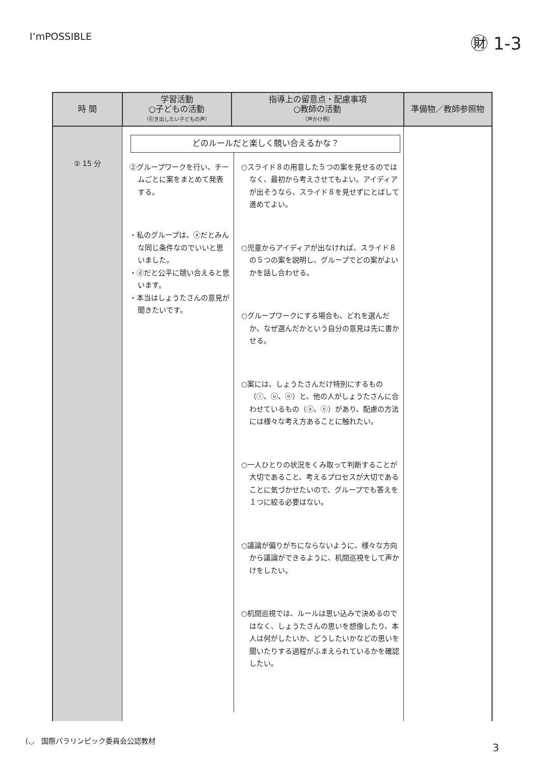I’mPOSSIBLE
㊖ 1-3
| 時 間 | 学習活動 ○子どもの活動 （引き出したい子どもの声） | 指導上の留意点・配慮事項 ○教師の活動 （声かけ例） | 準備物／教師参照物 |
| --- | --- | --- | --- |
| ② 15 分 | どのルールだと楽しく競い合えるかな？ ②グループワークを行い、チームごとに案をまとめて発表する。 ・私のグループは、ⓐだとみんな同じ条件なのでいいと思いました。 ・ⓓだと公平に競い合えると思います。 ・本当はしょうたさんの意見が聞きたいです。 ○スライド８の用意した５つの案を見せるのではなく、最初から考えさせてもよい。アイディアが出そうなら、スライド８を見せずにとばして進めてよい。 ○児童からアイディアが出なければ、スライド８の５つの案を説明し、グループでどの案がよいかを話し合わせる。 ○グループワークにする場合も、どれを選んだか、なぜ選んだかという自分の意見は先に書かせる。 ○案には、しょうたさんだけ特別にするもの（ⓘ、ⓤ、ⓞ）と、他の人がしょうたさんに合わせているもの（ⓐ、ⓔ）があり、配慮の方法には様々な考え方あることに触れたい。 ○一人ひとりの状況をくみ取って判断することが大切であること、考えるプロセスが大切であることに気づかせたいので、グループでも答えを１つに絞る必要はない。 ○議論が偏りがちにならないように、様々な方向から議論ができるように、机間巡視をして声かけをしたい。 ○机間巡視では、ルールは思い込みで決めるのではなく、しょうたさんの思いを想像したり、本人は何がしたいか、どうしたいかなどの思いを聞いたりする過程がふまえられているかを確認したい。 | | |
(◡ 国際パラリンピック委員会公認教材
3